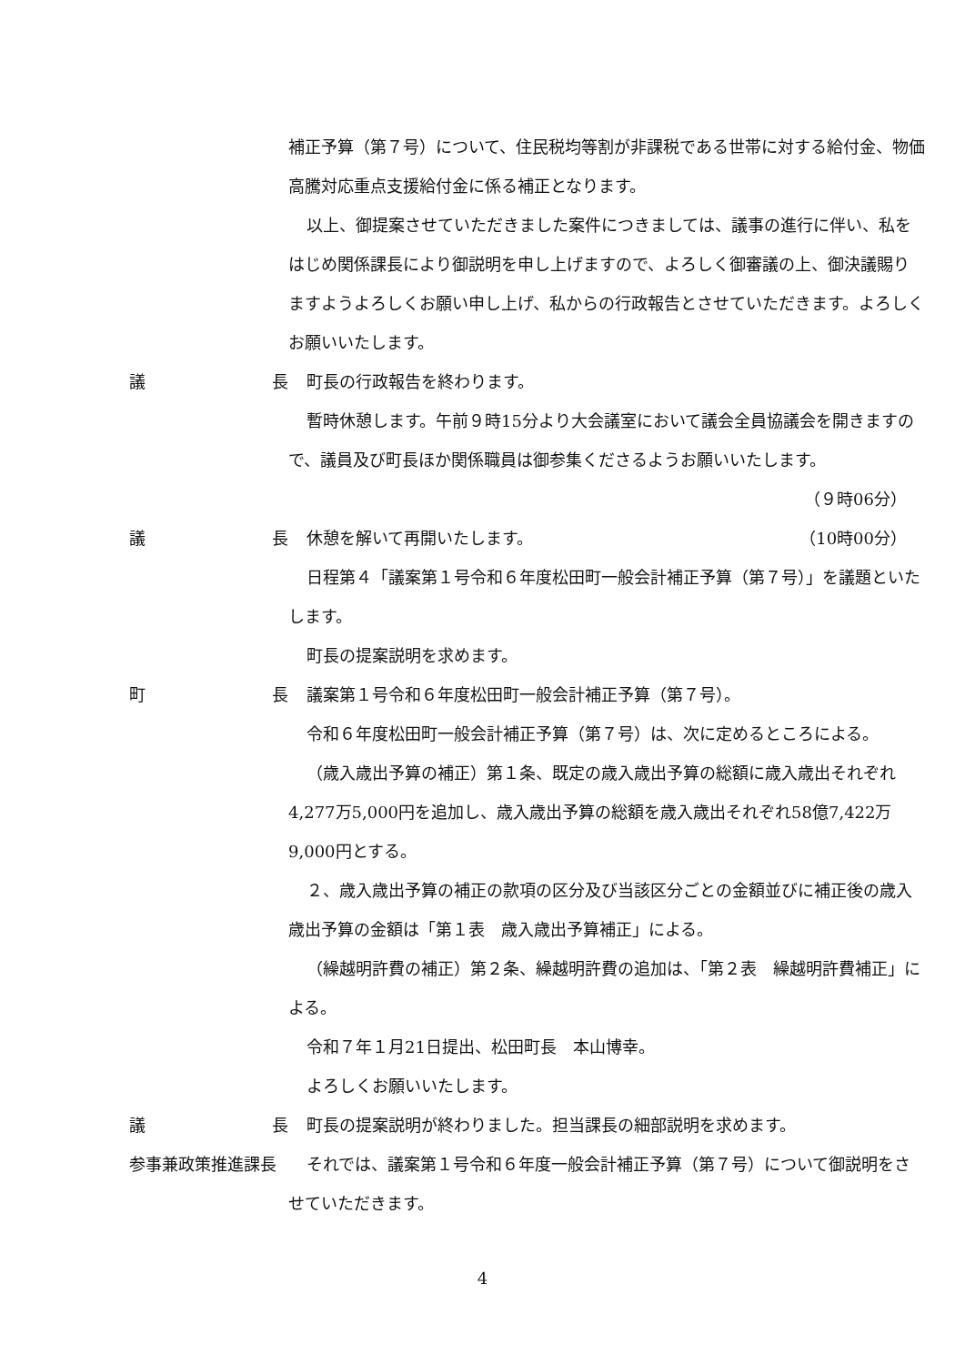補正予算（第７号）について、住民税均等割が非課税である世帯に対する給付金、物価高騰対応重点支援給付金に係る補正となります。
以上、御提案させていただきました案件につきましては、議事の進行に伴い、私をはじめ関係課長により御説明を申し上げますので、よろしく御審議の上、御決議賜りますようよろしくお願い申し上げ、私からの行政報告とさせていただきます。よろしくお願いいたします。
議 長 町長の行政報告を終わります。
暫時休憩します。午前９時15分より大会議室において議会全員協議会を開きますので、議員及び町長ほか関係職員は御参集くださるようお願いいたします。
（９時06分）
議 長 休憩を解いて再開いたします。 （10時00分）
日程第４「議案第１号令和６年度松田町一般会計補正予算（第７号）」を議題といたします。
町長の提案説明を求めます。
町 長 議案第１号令和６年度松田町一般会計補正予算（第７号）。
令和６年度松田町一般会計補正予算（第７号）は、次に定めるところによる。
（歳入歳出予算の補正）第１条、既定の歳入歳出予算の総額に歳入歳出それぞれ4,277万5,000円を追加し、歳入歳出予算の総額を歳入歳出それぞれ58億7,422万9,000円とする。
２、歳入歳出予算の補正の款項の区分及び当該区分ごとの金額並びに補正後の歳入歳出予算の金額は「第１表　歳入歳出予算補正」による。
（繰越明許費の補正）第２条、繰越明許費の追加は、「第２表　繰越明許費補正」による。
令和７年１月21日提出、松田町長　本山博幸。
よろしくお願いいたします。
議 長 町長の提案説明が終わりました。担当課長の細部説明を求めます。
参事兼政策推進課長 それでは、議案第１号令和６年度一般会計補正予算（第７号）について御説明をさせていただきます。
4